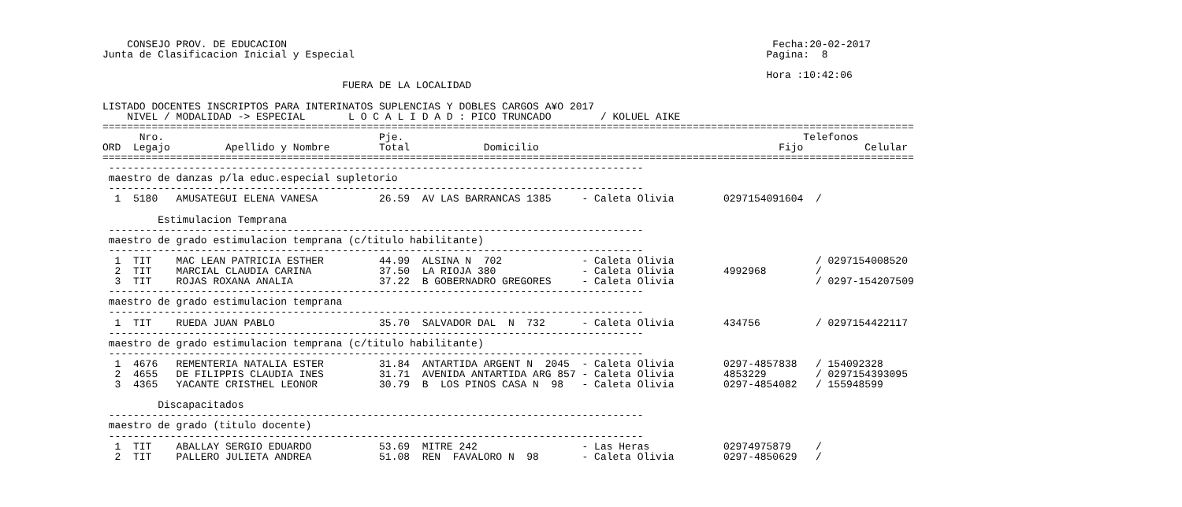CONSEJO PROV. DE EDUCACION                                                                               Fecha:20-02-2017
Junta de Clasificacion Inicial y Especial                                                                   Pagina:  8

                                                                                                            Hora :10:42:06
                                       FUERA DE LA LOCALIDAD

LISTADO DOCENTES INSCRIPTOS PARA INTERINATOS SUPLENCIAS Y DOBLES CARGOS A¥O 2017
    NIVEL / MODALIDAD -> ESPECIAL       L O C A L I D A D : PICO TRUNCADO        / KOLUEL AIKE
====================================================================================================================================
      Nro.                                   Pje.                                                                 Telefonos
ORD  Legajo         Apellido y Nombre        Total            Domicilio                                       Fijo          Celular
====================================================================================================================================
 ---------------------------------------------------------------------------------------
 maestro de danzas p/la educ.especial supletorio
 ---------------------------------------------------------------------------------------
  1  5180   AMUSATEGUI ELENA VANESA          26.59  AV LAS BARRANCAS 1385     - Caleta Olivia        0297154091604  /

         Estimulacion Temprana
 ---------------------------------------------------------------------------------------
 maestro de grado estimulacion temprana (c/titulo habilitante)
 ---------------------------------------------------------------------------------------
  1  TIT    MAC LEAN PATRICIA ESTHER         44.99  ALSINA N  702             - Caleta Olivia                       / 0297154008520
  2  TIT    MARCIAL CLAUDIA CARINA           37.50  LA RIOJA 380              - Caleta Olivia        4992968        /
  3  TIT    ROJAS ROXANA ANALIA              37.22  B GOBERNADRO GREGORES     - Caleta Olivia                       / 0297-154207509
 ---------------------------------------------------------------------------------------
 maestro de grado estimulacion temprana
 ---------------------------------------------------------------------------------------
  1  TIT    RUEDA JUAN PABLO                 35.70  SALVADOR DAL  N  732      - Caleta Olivia        434756         / 0297154422117
 ---------------------------------------------------------------------------------------
 maestro de grado estimulacion temprana (c/titulo habilitante)
 ---------------------------------------------------------------------------------------
  1  4676   REMENTERIA NATALIA ESTER         31.84  ANTARTIDA ARGENT N  2045  - Caleta Olivia        0297-4857838   / 154092328
  2  4655   DE FILIPPIS CLAUDIA INES         31.71  AVENIDA ANTARTIDA ARG 857 - Caleta Olivia        4853229        / 0297154393095
  3  4365   YACANTE CRISTHEL LEONOR          30.79  B  LOS PINOS CASA N  98   - Caleta Olivia        0297-4854082   / 155948599

         Discapacitados
 ---------------------------------------------------------------------------------------
 maestro de grado (titulo docente)
 ---------------------------------------------------------------------------------------
  1  TIT    ABALLAY SERGIO EDUARDO           53.69  MITRE 242                 - Las Heras            02974975879    /
  2  TIT    PALLERO JULIETA ANDREA           51.08  REN  FAVALORO N  98       - Caleta Olivia        0297-4850629   /